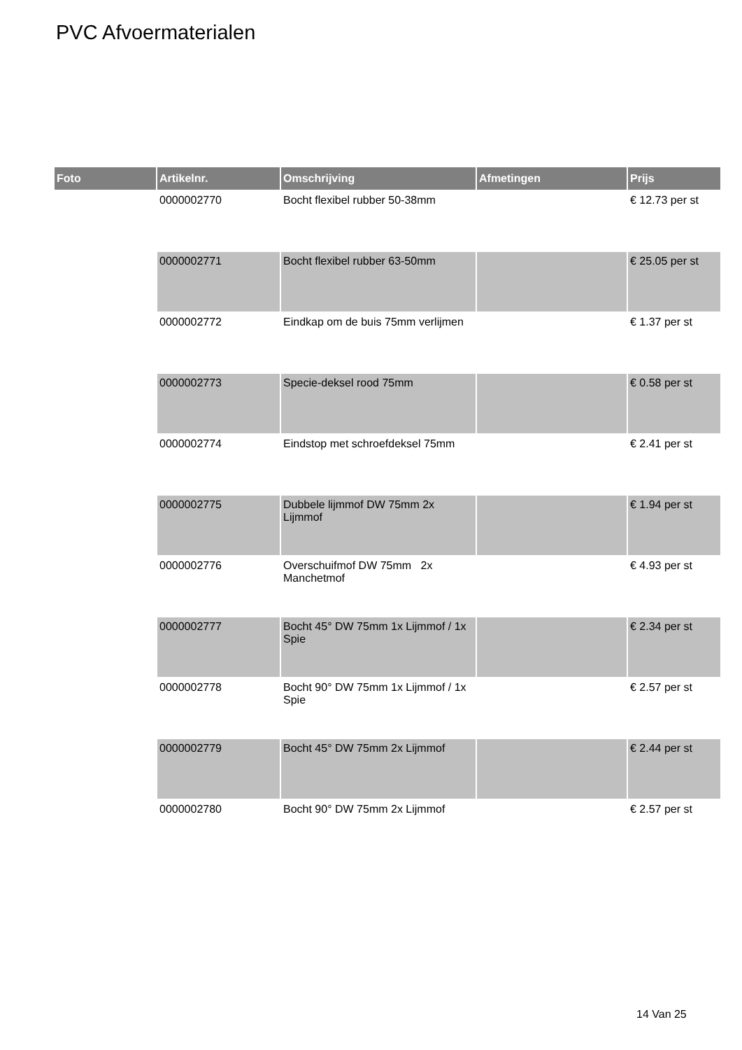PVC Afvoermaterialen
| Foto | Artikelnr. | Omschrijving | Afmetingen | Prijs |
| --- | --- | --- | --- | --- |
| | 0000002770 | Bocht flexibel rubber 50-38mm | | € 12.73 per st |
| | 0000002771 | Bocht flexibel rubber 63-50mm | | € 25.05 per st |
| | 0000002772 | Eindkap om de buis 75mm verlijmen | | € 1.37 per st |
| | 0000002773 | Specie-deksel rood 75mm | | € 0.58 per st |
| | 0000002774 | Eindstop met schroefdeksel 75mm | | € 2.41 per st |
| | 0000002775 | Dubbele lijmmof DW 75mm 2x Lijmmof | | € 1.94 per st |
| | 0000002776 | Overschuifmof DW 75mm 2x Manchetmof | | € 4.93 per st |
| | 0000002777 | Bocht 45° DW 75mm 1x Lijmmof / 1x Spie | | € 2.34 per st |
| | 0000002778 | Bocht 90° DW 75mm 1x Lijmmof / 1x Spie | | € 2.57 per st |
| | 0000002779 | Bocht 45° DW 75mm 2x Lijmmof | | € 2.44 per st |
| | 0000002780 | Bocht 90° DW 75mm 2x Lijmmof | | € 2.57 per st |
14 Van 25